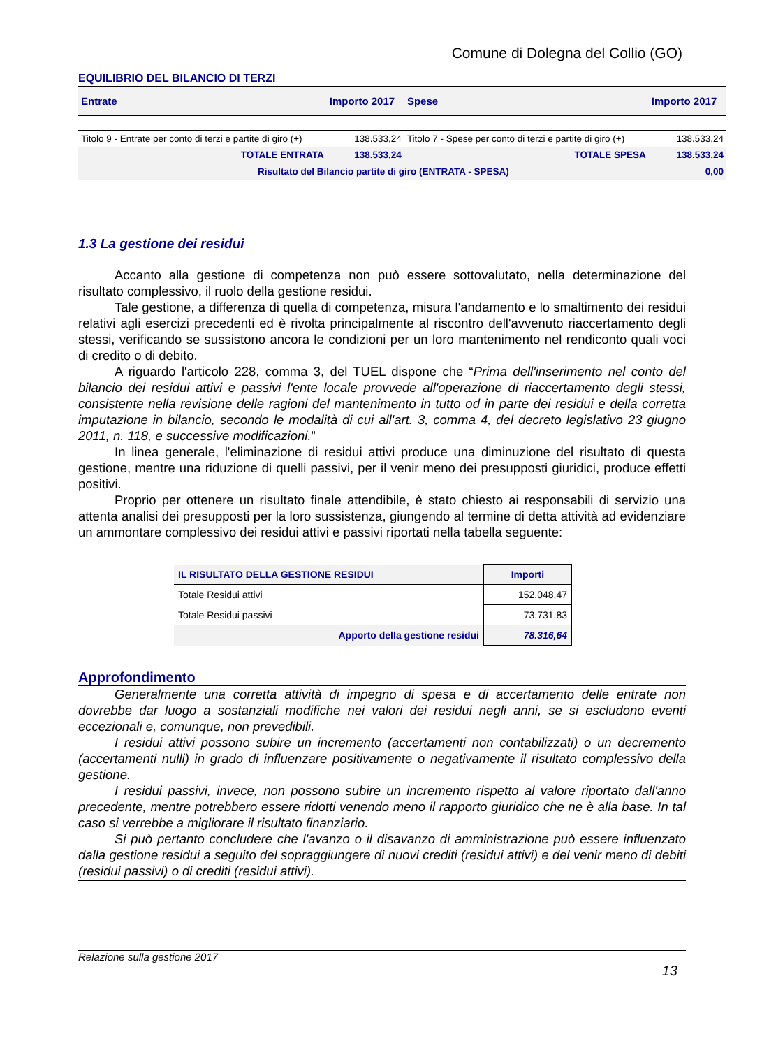Comune di Dolegna del Collio (GO)
EQUILIBRIO DEL BILANCIO DI TERZI
| Entrate | Importo 2017 | Spese | Importo 2017 |
| --- | --- | --- | --- |
| Titolo 9 - Entrate per conto di terzi e partite di giro (+) | 138.533,24 | Titolo 7 - Spese per conto di terzi e partite di giro (+) | 138.533,24 |
| TOTALE ENTRATA | 138.533,24 | TOTALE SPESA | 138.533,24 |
| Risultato del Bilancio partite di giro (ENTRATA - SPESA) | | | 0,00 |
1.3 La gestione dei residui
Accanto alla gestione di competenza non può essere sottovalutato, nella determinazione del risultato complessivo, il ruolo della gestione residui.
Tale gestione, a differenza di quella di competenza, misura l'andamento e lo smaltimento dei residui relativi agli esercizi precedenti ed è rivolta principalmente al riscontro dell'avvenuto riaccertamento degli stessi, verificando se sussistono ancora le condizioni per un loro mantenimento nel rendiconto quali voci di credito o di debito.
A riguardo l'articolo 228, comma 3, del TUEL dispone che “Prima dell'inserimento nel conto del bilancio dei residui attivi e passivi l'ente locale provvede all'operazione di riaccertamento degli stessi, consistente nella revisione delle ragioni del mantenimento in tutto od in parte dei residui e della corretta imputazione in bilancio, secondo le modalità di cui all'art. 3, comma 4, del decreto legislativo 23 giugno 2011, n. 118, e successive modificazioni.”
In linea generale, l'eliminazione di residui attivi produce una diminuzione del risultato di questa gestione, mentre una riduzione di quelli passivi, per il venir meno dei presupposti giuridici, produce effetti positivi.
Proprio per ottenere un risultato finale attendibile, è stato chiesto ai responsabili di servizio una attenta analisi dei presupposti per la loro sussistenza, giungendo al termine di detta attività ad evidenziare un ammontare complessivo dei residui attivi e passivi riportati nella tabella seguente:
| IL RISULTATO DELLA GESTIONE RESIDUI | Importi |
| Totale Residui attivi | 152.048,47 |
| Totale Residui passivi | 73.731,83 |
| Apporto della gestione residui | 78.316,64 |
Approfondimento
Generalmente una corretta attività di impegno di spesa e di accertamento delle entrate non dovrebbe dar luogo a sostanziali modifiche nei valori dei residui negli anni, se si escludono eventi eccezionali e, comunque, non prevedibili.
I residui attivi possono subire un incremento (accertamenti non contabilizzati) o un decremento (accertamenti nulli) in grado di influenzare positivamente o negativamente il risultato complessivo della gestione.
I residui passivi, invece, non possono subire un incremento rispetto al valore riportato dall'anno precedente, mentre potrebbero essere ridotti venendo meno il rapporto giuridico che ne è alla base. In tal caso si verrebbe a migliorare il risultato finanziario.
Si può pertanto concludere che l'avanzo o il disavanzo di amministrazione può essere influenzato dalla gestione residui a seguito del sopraggiungere di nuovi crediti (residui attivi) e del venir meno di debiti (residui passivi) o di crediti (residui attivi).
Relazione sulla gestione 2017
13